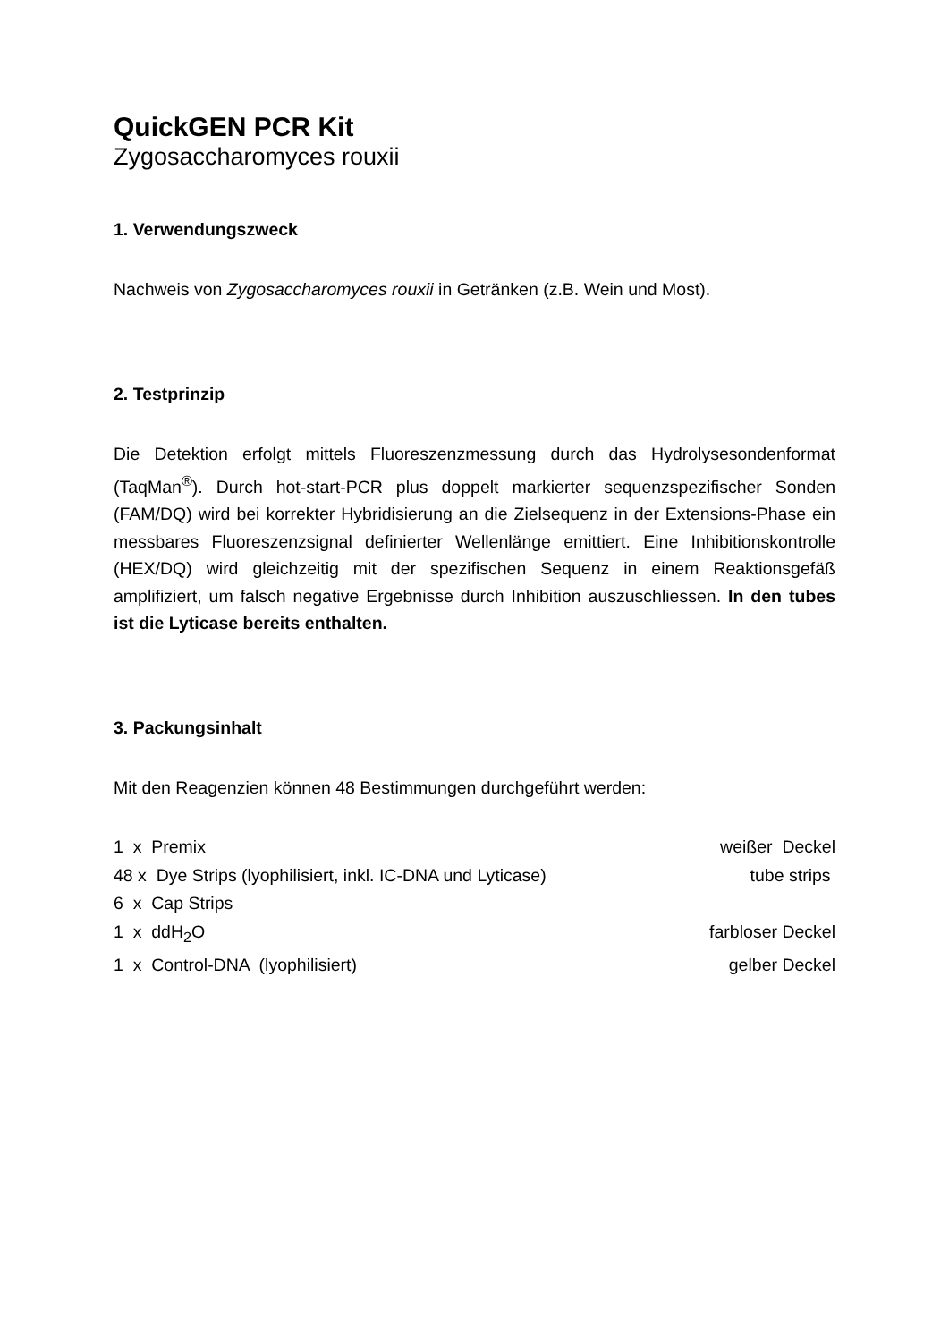QuickGEN PCR Kit
Zygosaccharomyces rouxii
1. Verwendungszweck
Nachweis von Zygosaccharomyces rouxii in Getränken (z.B. Wein und Most).
2. Testprinzip
Die Detektion erfolgt mittels Fluoreszenzmessung durch das Hydrolysesondenformat (TaqMan<sup>®</sup>). Durch hot-start-PCR plus doppelt markierter sequenzspezifischer Sonden (FAM/DQ) wird bei korrekter Hybridisierung an die Zielsequenz in der Extensions-Phase ein messbares Fluoreszenzsignal definierter Wellenlänge emittiert. Eine Inhibitionskontrolle (HEX/DQ) wird gleichzeitig mit der spezifischen Sequenz in einem Reaktionsgefäß amplifiziert, um falsch negative Ergebnisse durch Inhibition auszuschliessen. In den tubes ist die Lyticase bereits enthalten.
3. Packungsinhalt
Mit den Reagenzien können 48 Bestimmungen durchgeführt werden:
1 x Premix weißer Deckel
48 x Dye Strips (lyophilisiert, inkl. IC-DNA und Lyticase) tube strips
6 x Cap Strips
1 x ddH<sub>2</sub>O farbloser Deckel
1 x Control-DNA (lyophilisiert) gelber Deckel